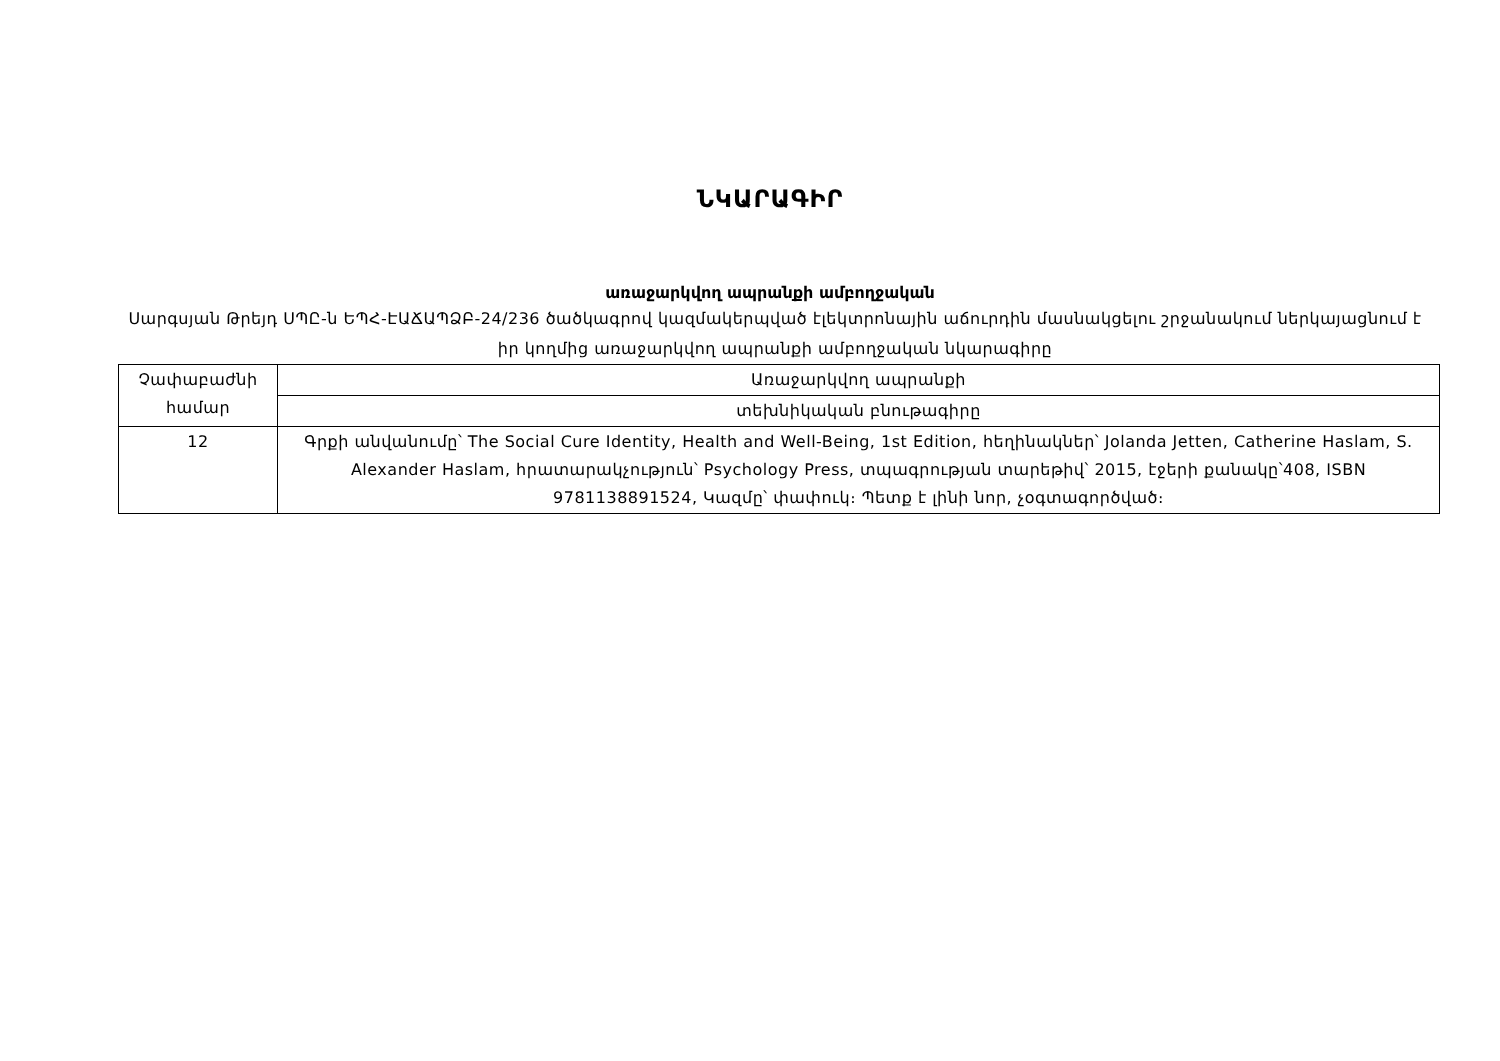ՆԿԱՐԱԳԻՐ
առաջարկվող ապրանքի ամբողջական
Սարգսյան Թրեյդ ՍՊԸ-ն ԵՊՀ-ԷԱՃԱՊՁԲ-24/236 ծածկագրով կազմակերպված էլեկտրոնային աճուրդին մասնակցելու շրջանակում ներկայացնում է իր կողմից առաջարկվող ապրանքի ամբողջական նկարագիրը
| Չափաբաժնի համար | Առաջարկվող ապրանքի |
| | տեխնիկական բնութագիրը |
| 12 | Գրքի անվանումը՝ The Social Cure Identity, Health and Well-Being, 1st Edition, հեղինակներ՝ Jolanda Jetten, Catherine Haslam, S. Alexander Haslam, հրատարակչություն՝ Psychology Press, տպագրության տարեթիվ՝ 2015, էջերի քանակը՝408, ISBN 9781138891524, Կազմը՝ փափուկ։ Պետք է լինի նոր, չօգտագործված։ |